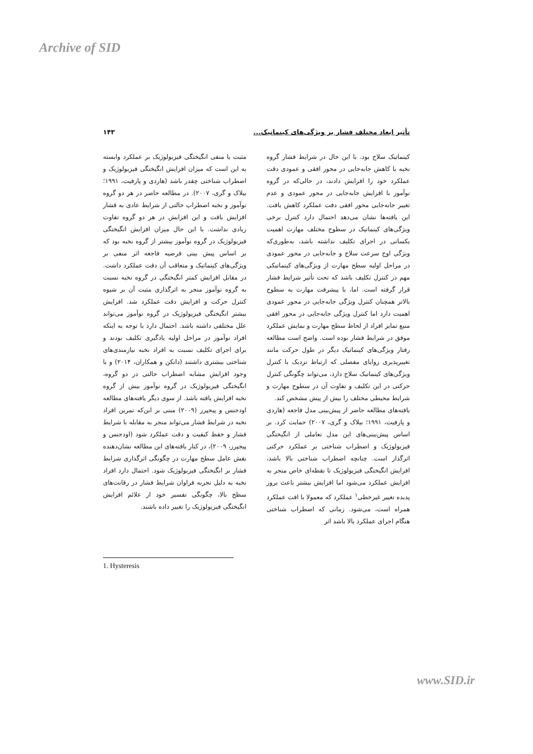Archive of SID
تأثیر ابعاد مختلف فشار بر ویژگی‌های کینماتیک... ۱۴۳
کینماتیک سلاح بود. با این حال در شرایط فشار گروه نخبه با کاهش جابه‌جایی در محور افقی و عمودی دقت عملکرد خود را افزایش دادند، در حالی‌که در گروه نوآموز با افزایش جابه‌جایی در محور عمودی و عدم تغییر جابه‌جایی محور افقی دقت عملکرد کاهش یافت. این یافته‌ها نشان می‌دهد احتمال دارد کنترل برخی ویژگی‌های کینماتیک در سطوح مختلف مهارت اهمیت یکسانی در اجرای تکلیف نداشته باشد، به‌طوری‌که ویژگی اوج سرعت سلاح و جابه‌جایی در محور عمودی در مراحل اولیه سطح مهارت از ویژگی‌های کینماتیکی مهم در کنترل تکلیف باشد که تحت تأثیر شرایط فشار قرار گرفته است. اما، با پیشرفت مهارت به سطوح بالاتر همچنان کنترل ویژگی جابه‌جایی در محور عمودی اهمیت دارد اما کنترل ویژگی جابه‌جایی در محور افقی منبع تمایز افراد از لحاظ سطح مهارت و نمایش عملکرد موفق در شرایط فشار بوده است. واضح است مطالعه رفتار ویژگی‌های کینماتیک دیگر در طول حرکت مانند تغییرپذیری زوایای مفصلی که ارتباط نزدیک با کنترل ویژگی‌های کینماتیک سلاح دارد، می‌تواند چگونگی کنترل حرکتی در این تکلیف و تفاوت آن در سطوح مهارت و شرایط محیطی مختلف را بیش از پیش مشخص کند.
یافته‌های مطالعه حاضر از پیش‌بینی مدل فاجعه (هاردی و پارفیت، ۱۹۹۱؛ بیلاک و گری، ۲۰۰۷) حمایت کرد. بر اساس پیش‌بینی‌های این مدل تعاملی از انگیختگی فیزیولوژیک و اضطراب شناختی بر عملکرد حرکتی اثرگذار است. چنانچه اضطراب شناختی بالا باشد، افزایش انگیختگی فیزیولوژیک تا نقطه‌ای خاص منجر به افزایش عملکرد می‌شود اما افزایش بیشتر باعث بروز پدیده تغییر غیرخطی<sup>۱</sup> عملکرد که معمولا با افت عملکرد همراه است، می‌شود. زمانی که اضطراب شناختی هنگام اجرای عملکرد بالا باشد اثر
مثبت یا منفی انگیختگی فیزیولوژیک بر عملکرد وابسته به این است که میزان افزایش انگیختگی فیزیولوژیک و اضطراب شناختی چقدر باشد (هاردی و پارفیت، ۱۹۹۱؛ بیلاک و گری، ۲۰۰۷). در مطالعه حاضر در هر دو گروه نوآموز و نخبه اضطراب حالتی از شرایط عادی به فشار افزایش یافت و این افزایش در هر دو گروه تفاوت زیادی نداشت. با این حال میزان افزایش انگیختگی فیزیولوژیک در گروه نوآموز بیشتر از گروه نخبه بود که بر اساس پیش بینی فرضیه فاجعه اثر منفی بر ویژگی‌های کینماتیک و متعاقب آن دقت عملکرد داشت. در مقابل افزایش کمتر انگیختگی در گروه نخبه نسبت به گروه نوآموز منجر به اثرگذاری مثبت آن بر شیوه کنترل حرکت و افزایش دقت عملکرد شد. افزایش بیشتر انگیختگی فیزیولوژیک در گروه نوآموز می‌تواند علل مختلفی داشته باشد. احتمال دارد با توجه به اینکه افراد نوآموز در مراحل اولیه یادگیری تکلیف بودند و برای اجرای تکلیف نسبت به افراد نخبه نیازمندی‌های شناختی بیشتری داشتند (دانکن و همکاران، ۲۰۱۴) و با وجود افزایش مشابه اضطراب حالتی در دو گروه، انگیختگی فیزیولوژیک در گروه نوآموز بیش از گروه نخبه افزایش یافته باشد. از سوی دیگر یافته‌های مطالعه اودجنس و پیجپرز (۲۰۰۹) مبنی بر این‌که تمرین افراد نخبه در شرایط فشار می‌تواند منجر به مقابله با شرایط فشار و حفظ کیفیت و دقت عملکرد شود (اودجنس و پیجپرز، ۲۰۰۹)، در کنار یافته‌های این مطالعه نشان‌دهنده نقش عامل سطح مهارت در چگونگی اثرگذاری شرایط فشار بر انگیختگی فیزیولوژیک شود. احتمال دارد افراد نخبه به دلیل تجربه فراوان شرایط فشار در رقابت‌های سطح بالا، چگونگی تفسیر خود از علائم افزایش انگیختگی فیزیولوژیک را تغییر داده باشند.
1. Hysteresis
www.SID.ir